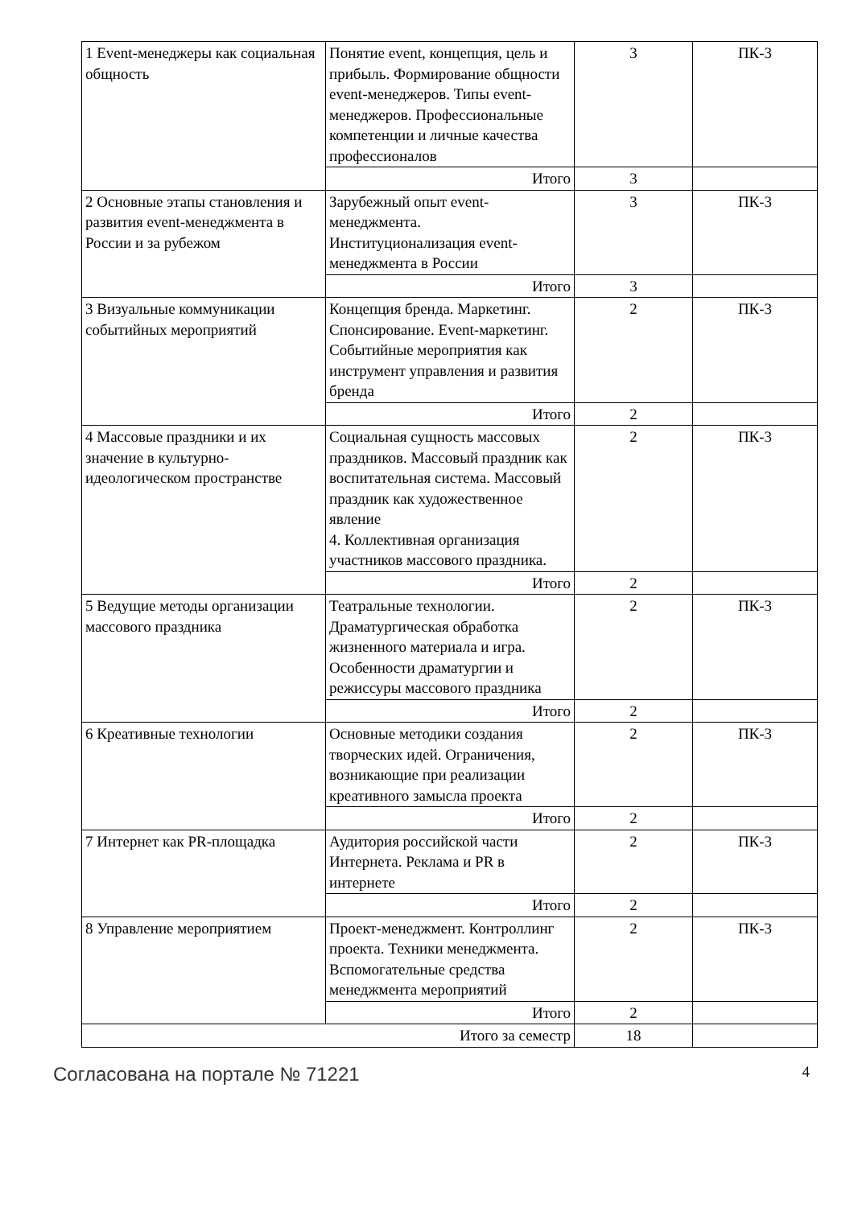| 1 Event-менеджеры как социальная общность | Понятие event, концепция, цель и прибыль. Формирование общности event-менеджеров. Типы event-менеджеров. Профессиональные компетенции и личные качества профессионалов | 3 | ПК-3 |
| | Итого | 3 | |
| 2 Основные этапы становления и развития event-менеджмента в России и за рубежом | Зарубежный опыт event-менеджмента. Институционализация event-менеджмента в России | 3 | ПК-3 |
| | Итого | 3 | |
| 3 Визуальные коммуникации событийных мероприятий | Концепция бренда. Маркетинг. Спонсирование. Event-маркетинг. Событийные мероприятия как инструмент управления и развития бренда | 2 | ПК-3 |
| | Итого | 2 | |
| 4 Массовые праздники и их значение в культурно-идеологическом пространстве | Социальная сущность массовых праздников. Массовый праздник как воспитательная система. Массовый праздник как художественное явление 4. Коллективная организация участников массового праздника. | 2 | ПК-3 |
| | Итого | 2 | |
| 5 Ведущие методы организации массового праздника | Театральные технологии. Драматургическая обработка жизненного материала и игра. Особенности драматургии и режиссуры массового праздника | 2 | ПК-3 |
| | Итого | 2 | |
| 6 Креативные технологии | Основные методики создания творческих идей. Ограничения, возникающие при реализации креативного замысла проекта | 2 | ПК-3 |
| | Итого | 2 | |
| 7 Интернет как PR-площадка | Аудитория российской части Интернета. Реклама и PR в интернете | 2 | ПК-3 |
| | Итого | 2 | |
| 8 Управление мероприятием | Проект-менеджмент. Контроллинг проекта. Техники менеджмента. Вспомогательные средства менеджмента мероприятий | 2 | ПК-3 |
| | Итого | 2 | |
| Итого за семестр | | 18 | |
Согласована на портале № 71221 4